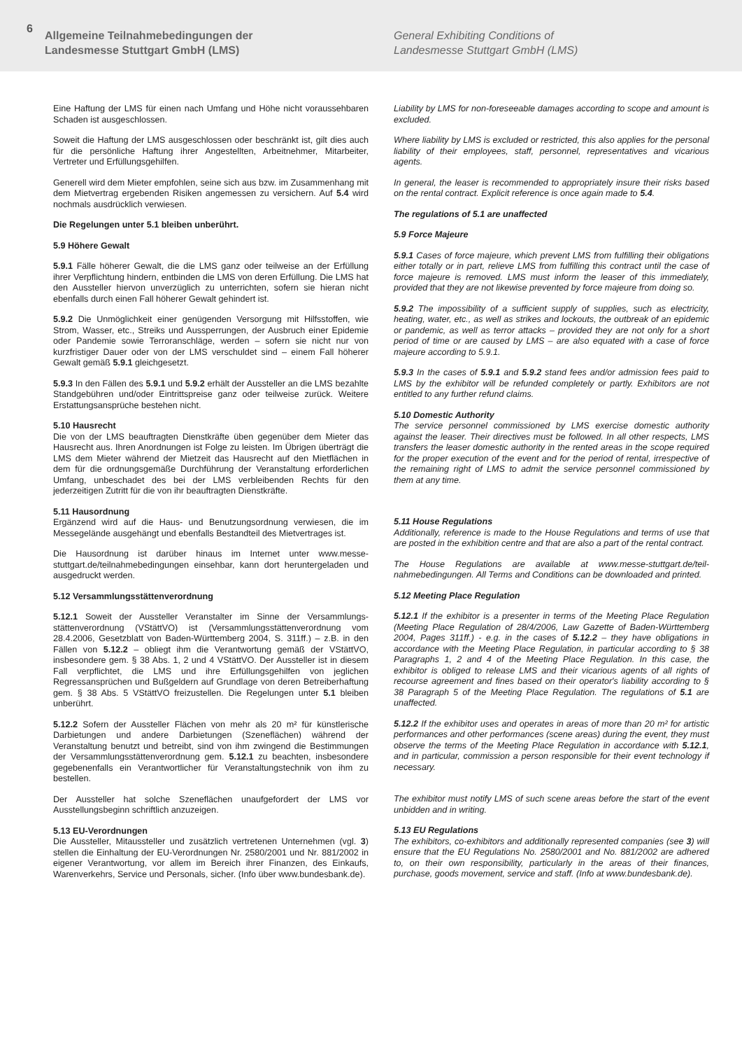6
Allgemeine Teilnahmebedingungen der
Landesmesse Stuttgart GmbH (LMS)
General Exhibiting Conditions of
Landesmesse Stuttgart GmbH (LMS)
Eine Haftung der LMS für einen nach Umfang und Höhe nicht vorausseh­baren Schaden ist ausgeschlossen.
Soweit die Haftung der LMS ausgeschlossen oder beschränkt ist, gilt dies auch für die persönliche Haftung ihrer Angestellten, Arbeitneh­mer, Mitarbeiter, Vertreter und Erfüllungsgehilfen.
Generell wird dem Mieter empfohlen, seine sich aus bzw. im Zusam­menhang mit dem Mietvertrag ergebenden Risiken angemessen zu versichern. Auf 5.4 wird nochmals ausdrücklich verwiesen.
Die Regelungen unter 5.1 bleiben unberührt.
5.9 Höhere Gewalt
5.9.1 Fälle höherer Gewalt, die die LMS ganz oder teilweise an der Erfüllung ihrer Verpflichtung hindern, entbinden die LMS von deren Erfüllung. Die LMS hat den Aussteller hiervon unverzüglich zu unter­richten, sofern sie hieran nicht ebenfalls durch einen Fall höherer Ge­walt gehindert ist.
5.9.2 Die Unmöglichkeit einer genügenden Versorgung mit Hilfs­stoffen, wie Strom, Wasser, etc., Streiks und Aussperrungen, der Aus­bruch einer Epidemie oder Pandemie sowie Terroranschläge, werden – sofern sie nicht nur von kurzfristiger Dauer oder von der LMS ver­schuldet sind – einem Fall höherer Gewalt gemäß 5.9.1 gleichgesetzt.
5.9.3 In den Fällen des 5.9.1 und 5.9.2 erhält der Aussteller an die LMS bezahlte Standgebühren und/oder Eintrittspreise ganz oder teilweise zurück. Weitere Erstattungsansprüche bestehen nicht.
5.10 Hausrecht
Die von der LMS beauftragten Dienstkräfte üben gegenüber dem Mieter das Hausrecht aus. Ihren Anordnungen ist Folge zu leisten. Im Übrigen überträgt die LMS dem Mieter während der Mietzeit das Hausrecht auf den Mietflächen in dem für die ordnungsgemäße Durchführung der Veranstaltung erforderlichen Umfang, unbeschadet des bei der LMS verbleibenden Rechts für den jederzeitigen Zutritt für die von ihr beauftragten Dienstkräfte.
5.11 Hausordnung
Ergänzend wird auf die Haus- und Benutzungsordnung verwiesen, die im Messegelände ausgehängt und ebenfalls Bestandteil des Mietver­trages ist.
Die Hausordnung ist darüber hinaus im Internet unter www.messe-stuttgart.de/teilnahmebedingungen einsehbar, kann dort herunterge­laden und ausgedruckt werden.
5.12 Versammlungsstättenverordnung
5.12.1 Soweit der Aussteller Veranstalter im Sinne der Versammlungs­stättenverordnung (VStättVO) ist (Versammlungsstättenverordnung vom 28.4.2006, Gesetzblatt von Baden-Württemberg 2004, S. 311ff.) – z.B. in den Fällen von 5.12.2 – obliegt ihm die Verantwortung gemäß der VStättVO, insbesondere gem. § 38 Abs. 1, 2 und 4 VStättVO. Der Aussteller ist in diesem Fall verpflichtet, die LMS und ihre Erfüllungsge­hilfen von jeglichen Regressansprüchen und Bußgeldern auf Grundla­ge von deren Betreiberhaftung gem. § 38 Abs. 5 VStättVO freizustel­len. Die Regelungen unter 5.1 bleiben unberührt.
5.12.2 Sofern der Aussteller Flächen von mehr als 20 m² für künstle­rische Darbietungen und andere Darbietungen (Szeneflächen) wäh­rend der Veranstaltung benutzt und betreibt, sind von ihm zwingend die Bestimmungen der Versammlungsstättenverordnung gem. 5.12.1 zu beachten, insbesondere gegebenenfalls ein Verantwortlicher für Veranstaltungstechnik von ihm zu bestellen.
Der Aussteller hat solche Szeneflächen unaufgefordert der LMS vor Ausstellungsbeginn schriftlich anzuzeigen.
5.13 EU-Verordnungen
Die Aussteller, Mitaussteller und zusätzlich vertretenen Unternehmen (vgl. 3) stellen die Einhaltung der EU-Verordnungen Nr. 2580/2001 und Nr. 881/2002 in eigener Verantwortung, vor allem im Bereich ihrer Finanzen, des Einkaufs, Warenverkehrs, Service und Personals, sicher. (Info über www.bundesbank.de).
Liability by LMS for non-foreseeable damages according to scope and amount is excluded.
Where liability by LMS is excluded or restricted, this also applies for the personal liability of their employees, staff, personnel, representatives and vicarious agents.
In general, the leaser is recommended to appropriately insure their risks based on the rental contract. Explicit reference is once again made to 5.4.
The regulations of 5.1 are unaffected
5.9 Force Majeure
5.9.1 Cases of force majeure, which prevent LMS from fulfilling their obligations either totally or in part, relieve LMS from fulfilling this con­tract until the case of force majeure is removed. LMS must inform the leaser of this immediately, provided that they are not likewise prevent­ed by force majeure from doing so.
5.9.2 The impossibility of a sufficient supply of supplies, such as elec­tricity, heating, water, etc., as well as strikes and lockouts, the outbreak of an epidemic or pandemic, as well as terror attacks – provided they are not only for a short period of time or are caused by LMS – are also equated with a case of force majeure according to 5.9.1.
5.9.3 In the cases of 5.9.1 and 5.9.2 stand fees and/or admission fees paid to LMS by the exhibitor will be refunded completely or partly. Ex­hibitors are not entitled to any further refund claims.
5.10 Domestic Authority
The service personnel commissioned by LMS exercise domestic au­thority against the leaser. Their directives must be followed. In all other respects, LMS transfers the leaser domestic authority in the rented are­as in the scope required for the proper execution of the event and for the period of rental, irrespective of the remaining right of LMS to admit the service personnel commissioned by them at any time.
5.11 House Regulations
Additionally, reference is made to the House Regulations and terms of use that are posted in the exhibition centre and that are also a part of the rental contract.
The House Regulations are available at www.messe-stuttgart.de/teil­nahmebedingungen. All Terms and Conditions can be downloaded and printed.
5.12 Meeting Place Regulation
5.12.1 If the exhibitor is a presenter in terms of the Meeting Place Regulation (Meeting Place Regulation of 28/4/2006, Law Gazette of Baden-Württemberg 2004, Pages 311ff.) - e.g. in the cases of 5.12.2 – they have obligations in accordance with the Meeting Place Regulation, in particular according to § 38 Paragraphs 1, 2 and 4 of the Meeting Place Regulation. In this case, the exhibitor is obliged to release LMS and their vicarious agents of all rights of recourse agreement and fines based on their operator's liability according to § 38 Paragraph 5 of the Meeting Place Regulation. The regulations of 5.1 are unaffected.
5.12.2 If the exhibitor uses and operates in areas of more than 20 m² for artistic performances and other performances (scene areas) during the event, they must observe the terms of the Meeting Place Regulation in accordance with 5.12.1, and in particular, commission a person respon­sible for their event technology if necessary.
The exhibitor must notify LMS of such scene areas before the start of the event unbidden and in writing.
5.13 EU Regulations
The exhibitors, co-exhibitors and additionally represented companies (see 3) will ensure that the EU Regulations No. 2580/2001 and No. 881/2002 are adhered to, on their own responsibility, particularly in the areas of their finances, purchase, goods movement, service and staff. (Info at www.bundesbank.de).